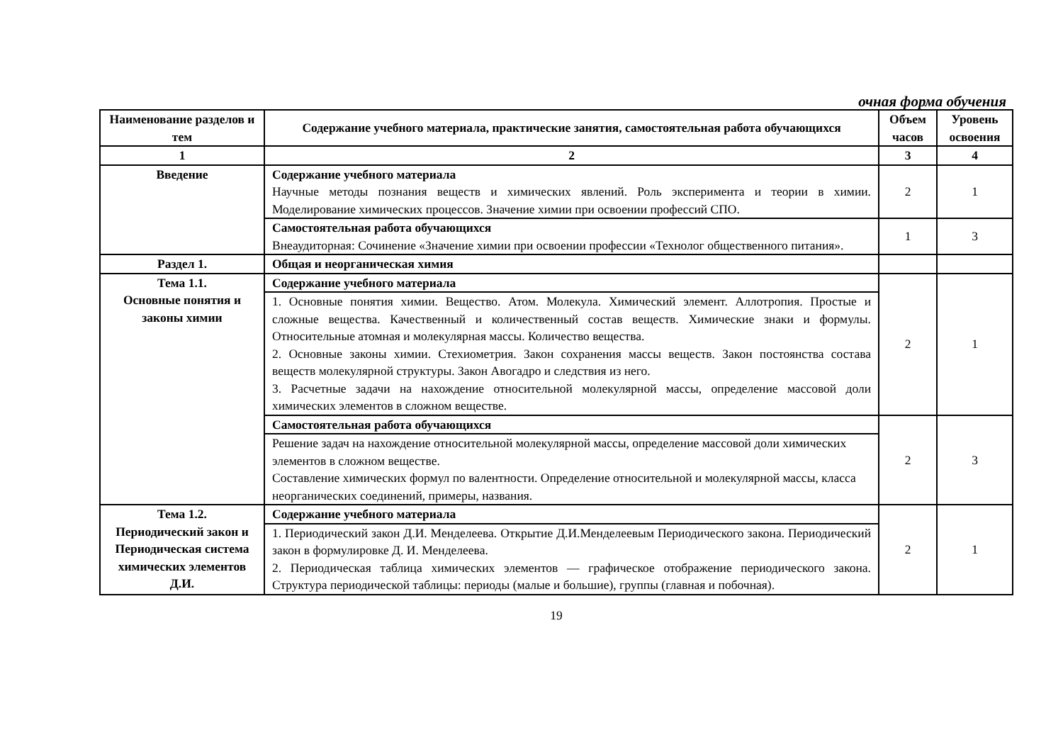очная форма обучения
| Наименование разделов и тем | Содержание учебного материала, практические занятия, самостоятельная работа обучающихся | Объем часов | Уровень освоения |
| --- | --- | --- | --- |
| 1 | 2 | 3 | 4 |
| Введение | Содержание учебного материала Научные методы познания веществ и химических явлений. Роль эксперимента и теории в химии. Моделирование химических процессов. Значение химии при освоении профессий СПО. | 2 | 1 |
| | Самостоятельная работа обучающихся Внеаудиторная: Сочинение «Значение химии при освоении профессии «Технолог общественного питания». | 1 | 3 |
| Раздел 1. | Общая и неорганическая химия | | |
| Тема 1.1. Основные понятия и законы химии | Содержание учебного материала | 2 | 1 |
| | 1. Основные понятия химии. Вещество. Атом. Молекула. Химический элемент. Аллотропия. Простые и сложные вещества. Качественный и количественный состав веществ. Химические знаки и формулы. Относительные атомная и молекулярная массы. Количество вещества. 2. Основные законы химии. Стехиометрия. Закон сохранения массы веществ. Закон постоянства состава веществ молекулярной структуры. Закон Авогадро и следствия из него. 3. Расчетные задачи на нахождение относительной молекулярной массы, определение массовой доли химических элементов в сложном веществе. | | |
| | Самостоятельная работа обучающихся | 2 | 3 |
| | Решение задач на нахождение относительной молекулярной массы, определение массовой доли химических элементов в сложном веществе. Составление химических формул по валентности. Определение относительной и молекулярной массы, класса неорганических соединений, примеры, названия. | | |
| Тема 1.2. Периодический закон и Периодическая система химических элементов Д.И. | Содержание учебного материала | 2 | 1 |
| | 1. Периодический закон Д.И. Менделеева. Открытие Д.И.Менделеевым Периодического закона. Периодический закон в формулировке Д. И. Менделеева. 2. Периодическая таблица химических элементов — графическое отображение периодического закона. Структура периодической таблицы: периоды (малые и большие), группы (главная и побочная). | | |
19